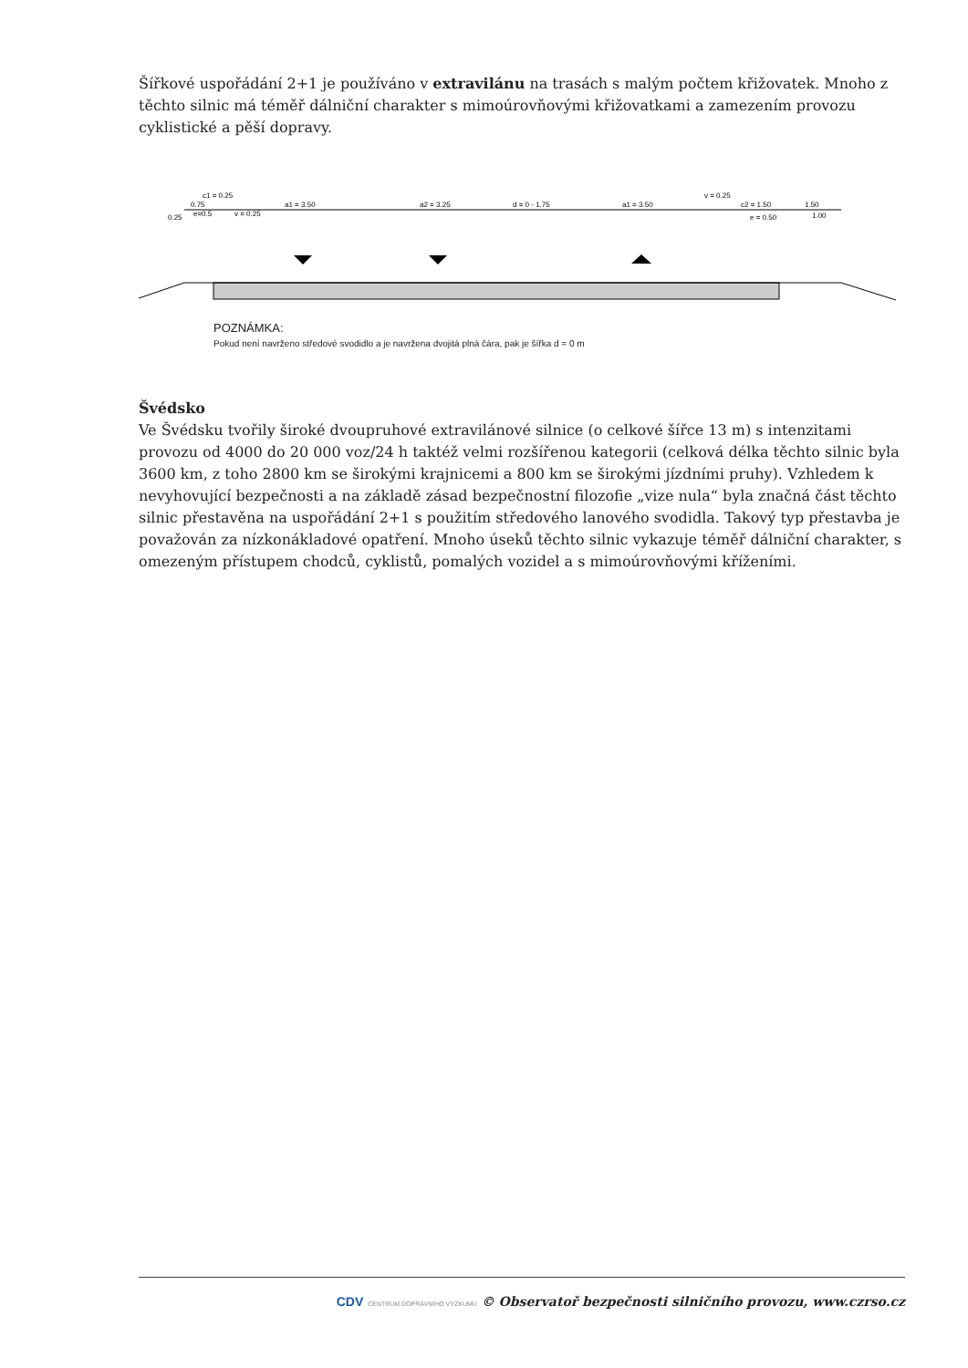Šířkové uspořádání 2+1 je používáno v extravilánu na trasách s malým počtem křižovatek. Mnoho z těchto silnic má téměř dálniční charakter s mimoúrovňovými křižovatkami a zamezením provozu cyklistické a pěší dopravy.
c1 = 0.25
a1 = 3.50
a2 = 3.25
d = 0 - 1.75
a1 = 3.50
v = 0.25
c2 = 1.50
1.50
v = 0.25
e = 0.50
1.00
0.25
0.75
e=0.5
POZNÁMKA:
Pokud není navrženo středové svodidlo a je navržena dvojitá plná čára, pak je šířka d = 0 m
Švédsko
Ve Švédsku tvořily široké dvoupruhové extravilánové silnice (o celkové šířce 13 m) s intenzitami provozu od 4000 do 20 000 voz/24 h taktéž velmi rozšířenou kategorii (celková délka těchto silnic byla 3600 km, z toho 2800 km se širokými krajnicemi a 800 km se širokými jízdními pruhy). Vzhledem k nevyhovující bezpečnosti a na základě zásad bezpečnostní filozofie „vize nula“ byla značná část těchto silnic přestavěna na uspořádání 2+1 s použitím středového lanového svodidla. Takový typ přestavba je považován za nízkonákladové opatření. Mnoho úseků těchto silnic vykazuje téměř dálniční charakter, s omezeným přístupem chodců, cyklistů, pomalých vozidel a s mimoúrovňovými kříženími.
CDV CENTRUM DOPRAVNÍHO VÝZKUMU © Observatoř bezpečnosti silničního provozu, www.czrso.cz